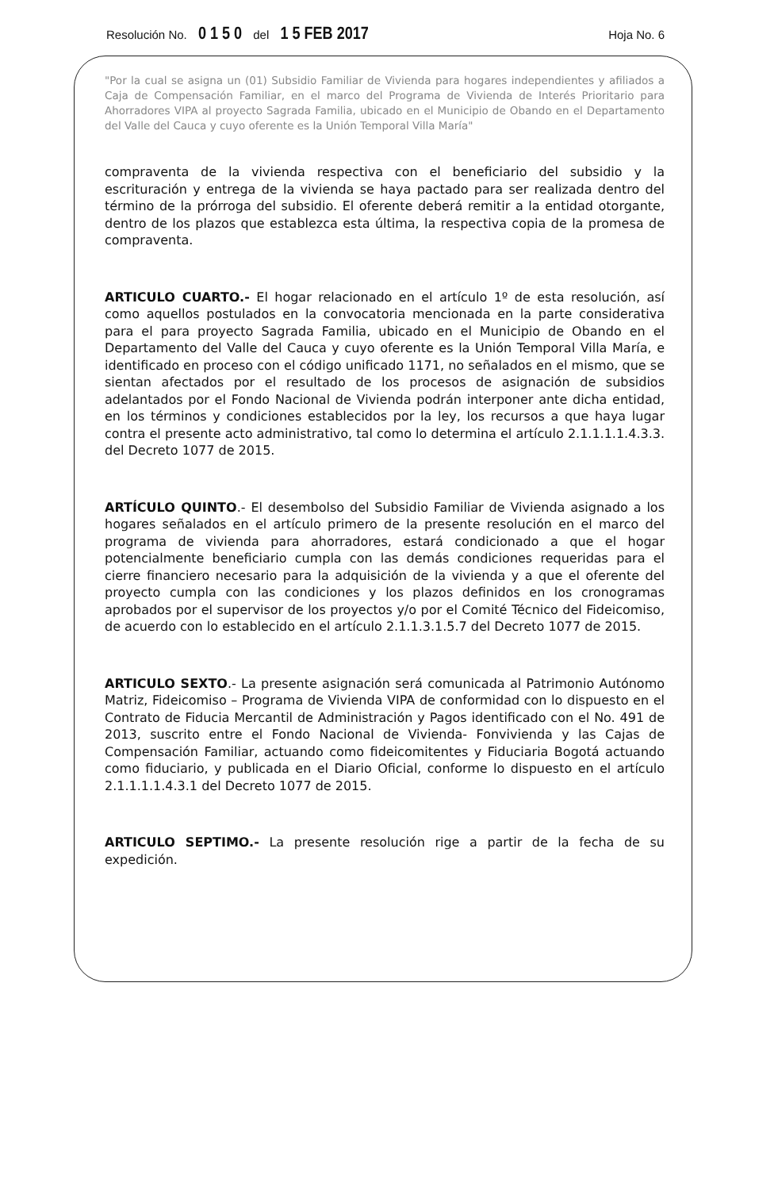Resolución No. 0 1 5 0 del 1 5 FEB 2017 Hoja No. 6
"Por la cual se asigna un (01) Subsidio Familiar de Vivienda para hogares independientes y afiliados a Caja de Compensación Familiar, en el marco del Programa de Vivienda de Interés Prioritario para Ahorradores VIPA al proyecto Sagrada Familia, ubicado en el Municipio de Obando en el Departamento del Valle del Cauca y cuyo oferente es la Unión Temporal Villa María"
compraventa de la vivienda respectiva con el beneficiario del subsidio y la escrituración y entrega de la vivienda se haya pactado para ser realizada dentro del término de la prórroga del subsidio. El oferente deberá remitir a la entidad otorgante, dentro de los plazos que establezca esta última, la respectiva copia de la promesa de compraventa.
ARTICULO CUARTO.- El hogar relacionado en el artículo 1º de esta resolución, así como aquellos postulados en la convocatoria mencionada en la parte considerativa para el para proyecto Sagrada Familia, ubicado en el Municipio de Obando en el Departamento del Valle del Cauca y cuyo oferente es la Unión Temporal Villa María, e identificado en proceso con el código unificado 1171, no señalados en el mismo, que se sientan afectados por el resultado de los procesos de asignación de subsidios adelantados por el Fondo Nacional de Vivienda podrán interponer ante dicha entidad, en los términos y condiciones establecidos por la ley, los recursos a que haya lugar contra el presente acto administrativo, tal como lo determina el artículo 2.1.1.1.1.4.3.3. del Decreto 1077 de 2015.
ARTÍCULO QUINTO.- El desembolso del Subsidio Familiar de Vivienda asignado a los hogares señalados en el artículo primero de la presente resolución en el marco del programa de vivienda para ahorradores, estará condicionado a que el hogar potencialmente beneficiario cumpla con las demás condiciones requeridas para el cierre financiero necesario para la adquisición de la vivienda y a que el oferente del proyecto cumpla con las condiciones y los plazos definidos en los cronogramas aprobados por el supervisor de los proyectos y/o por el Comité Técnico del Fideicomiso, de acuerdo con lo establecido en el artículo 2.1.1.3.1.5.7 del Decreto 1077 de 2015.
ARTICULO SEXTO.- La presente asignación será comunicada al Patrimonio Autónomo Matriz, Fideicomiso – Programa de Vivienda VIPA de conformidad con lo dispuesto en el Contrato de Fiducia Mercantil de Administración y Pagos identificado con el No. 491 de 2013, suscrito entre el Fondo Nacional de Vivienda- Fonvivienda y las Cajas de Compensación Familiar, actuando como fideicomitentes y Fiduciaria Bogotá actuando como fiduciario, y publicada en el Diario Oficial, conforme lo dispuesto en el artículo 2.1.1.1.1.4.3.1 del Decreto 1077 de 2015.
ARTICULO SEPTIMO.- La presente resolución rige a partir de la fecha de su expedición.